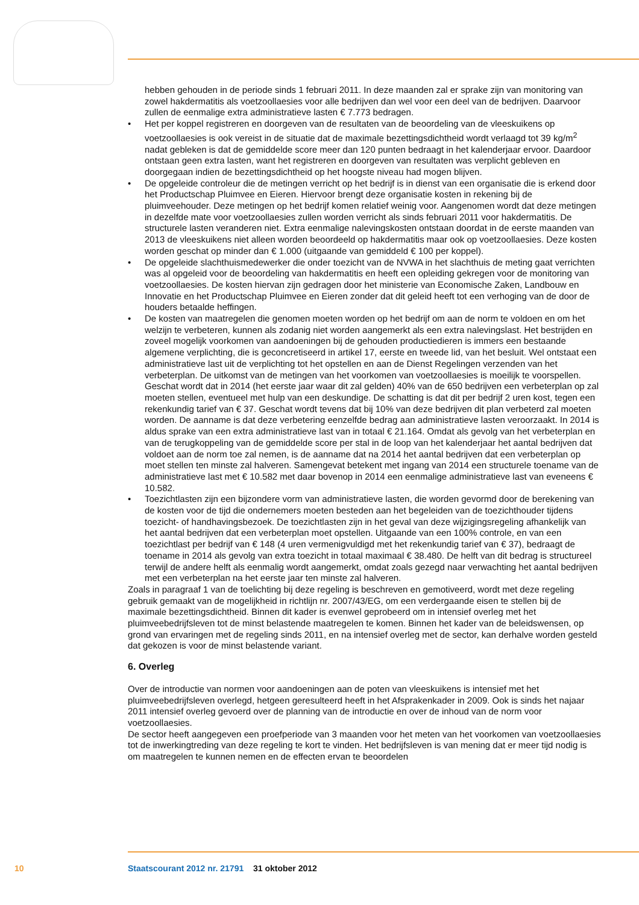hebben gehouden in de periode sinds 1 februari 2011. In deze maanden zal er sprake zijn van monitoring van zowel hakdermatitis als voetzoollaesies voor alle bedrijven dan wel voor een deel van de bedrijven. Daarvoor zullen de eenmalige extra administratieve lasten € 7.773 bedragen.
• Het per koppel registreren en doorgeven van de resultaten van de beoordeling van de vleeskuikens op voetzoollaesies is ook vereist in de situatie dat de maximale bezettingsdichtheid wordt verlaagd tot 39 kg/m<sup>2</sup> nadat gebleken is dat de gemiddelde score meer dan 120 punten bedraagt in het kalenderjaar ervoor. Daardoor ontstaan geen extra lasten, want het registreren en doorgeven van resultaten was verplicht gebleven en doorgegaan indien de bezettingsdichtheid op het hoogste niveau had mogen blijven.
• De opgeleide controleur die de metingen verricht op het bedrijf is in dienst van een organisatie die is erkend door het Productschap Pluimvee en Eieren. Hiervoor brengt deze organisatie kosten in rekening bij de pluimveehouder. Deze metingen op het bedrijf komen relatief weinig voor. Aangenomen wordt dat deze metingen in dezelfde mate voor voetzoollaesies zullen worden verricht als sinds februari 2011 voor hakdermatitis. De structurele lasten veranderen niet. Extra eenmalige nalevingskosten ontstaan doordat in de eerste maanden van 2013 de vleeskuikens niet alleen worden beoordeeld op hakdermatitis maar ook op voetzoollaesies. Deze kosten worden geschat op minder dan € 1.000 (uitgaande van gemiddeld € 100 per koppel).
• De opgeleide slachthuismedewerker die onder toezicht van de NVWA in het slachthuis de meting gaat verrichten was al opgeleid voor de beoordeling van hakdermatitis en heeft een opleiding gekregen voor de monitoring van voetzoollaesies. De kosten hiervan zijn gedragen door het ministerie van Economische Zaken, Landbouw en Innovatie en het Productschap Pluimvee en Eieren zonder dat dit geleid heeft tot een verhoging van de door de houders betaalde heffingen.
• De kosten van maatregelen die genomen moeten worden op het bedrijf om aan de norm te voldoen en om het welzijn te verbeteren, kunnen als zodanig niet worden aangemerkt als een extra nalevingslast. Het bestrijden en zoveel mogelijk voorkomen van aandoeningen bij de gehouden productiedieren is immers een bestaande algemene verplichting, die is geconcretiseerd in artikel 17, eerste en tweede lid, van het besluit. Wel ontstaat een administratieve last uit de verplichting tot het opstellen en aan de Dienst Regelingen verzenden van het verbeterplan. De uitkomst van de metingen van het voorkomen van voetzoollaesies is moeilijk te voorspellen. Geschat wordt dat in 2014 (het eerste jaar waar dit zal gelden) 40% van de 650 bedrijven een verbeterplan op zal moeten stellen, eventueel met hulp van een deskundige. De schatting is dat dit per bedrijf 2 uren kost, tegen een rekenkundig tarief van € 37. Geschat wordt tevens dat bij 10% van deze bedrijven dit plan verbeterd zal moeten worden. De aanname is dat deze verbetering eenzelfde bedrag aan administratieve lasten veroorzaakt. In 2014 is aldus sprake van een extra administratieve last van in totaal € 21.164. Omdat als gevolg van het verbeterplan en van de terugkoppeling van de gemiddelde score per stal in de loop van het kalenderjaar het aantal bedrijven dat voldoet aan de norm toe zal nemen, is de aanname dat na 2014 het aantal bedrijven dat een verbeterplan op moet stellen ten minste zal halveren. Samengevat betekent met ingang van 2014 een structurele toename van de administratieve last met € 10.582 met daar bovenop in 2014 een eenmalige administratieve last van eveneens € 10.582.
• Toezichtlasten zijn een bijzondere vorm van administratieve lasten, die worden gevormd door de berekening van de kosten voor de tijd die ondernemers moeten besteden aan het begeleiden van de toezichthouder tijdens toezicht- of handhavingsbezoek. De toezichtlasten zijn in het geval van deze wijzigingsregeling afhankelijk van het aantal bedrijven dat een verbeterplan moet opstellen. Uitgaande van een 100% controle, en van een toezichtlast per bedrijf van € 148 (4 uren vermenigvuldigd met het rekenkundig tarief van € 37), bedraagt de toename in 2014 als gevolg van extra toezicht in totaal maximaal € 38.480. De helft van dit bedrag is structureel terwijl de andere helft als eenmalig wordt aangemerkt, omdat zoals gezegd naar verwachting het aantal bedrijven met een verbeterplan na het eerste jaar ten minste zal halveren.
Zoals in paragraaf 1 van de toelichting bij deze regeling is beschreven en gemotiveerd, wordt met deze regeling gebruik gemaakt van de mogelijkheid in richtlijn nr. 2007/43/EG, om een verdergaande eisen te stellen bij de maximale bezettingsdichtheid. Binnen dit kader is evenwel geprobeerd om in intensief overleg met het pluimveebedrijfsleven tot de minst belastende maatregelen te komen. Binnen het kader van de beleidswensen, op grond van ervaringen met de regeling sinds 2011, en na intensief overleg met de sector, kan derhalve worden gesteld dat gekozen is voor de minst belastende variant.
6. Overleg
Over de introductie van normen voor aandoeningen aan de poten van vleeskuikens is intensief met het pluimveebedrijfsleven overlegd, hetgeen geresulteerd heeft in het Afsprakenkader in 2009. Ook is sinds het najaar 2011 intensief overleg gevoerd over de planning van de introductie en over de inhoud van de norm voor voetzoollaesies.
De sector heeft aangegeven een proefperiode van 3 maanden voor het meten van het voorkomen van voetzoollaesies tot de inwerkingtreding van deze regeling te kort te vinden. Het bedrijfsleven is van mening dat er meer tijd nodig is om maatregelen te kunnen nemen en de effecten ervan te beoordelen
10 Staatscourant 2012 nr. 21791 31 oktober 2012